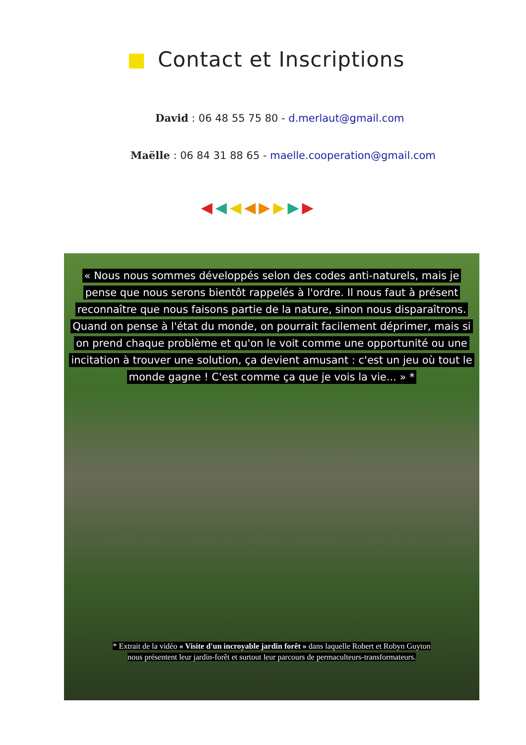Contact et Inscriptions
David : 06 48 55 75 80 - d.merlaut@gmail.com
Maëlle : 06 84 31 88 65 - maelle.cooperation@gmail.com
◀◀◀◀▶▶▶▶
« Nous nous sommes développés selon des codes anti-naturels, mais je pense que nous serons bientôt rappelés à l'ordre. Il nous faut à présent reconnaître que nous faisons partie de la nature, sinon nous disparaîtrons. Quand on pense à l'état du monde, on pourrait facilement déprimer, mais si on prend chaque problème et qu'on le voit comme une opportunité ou une incitation à trouver une solution, ça devient amusant : c'est un jeu où tout le monde gagne ! C'est comme ça que je vois la vie... » *
* Extrait de la vidéo « Visite d'un incroyable jardin forêt » dans laquelle Robert et Robyn Guyton
nous présentent leur jardin-forêt et surtout leur parcours de permaculteurs-transformateurs.